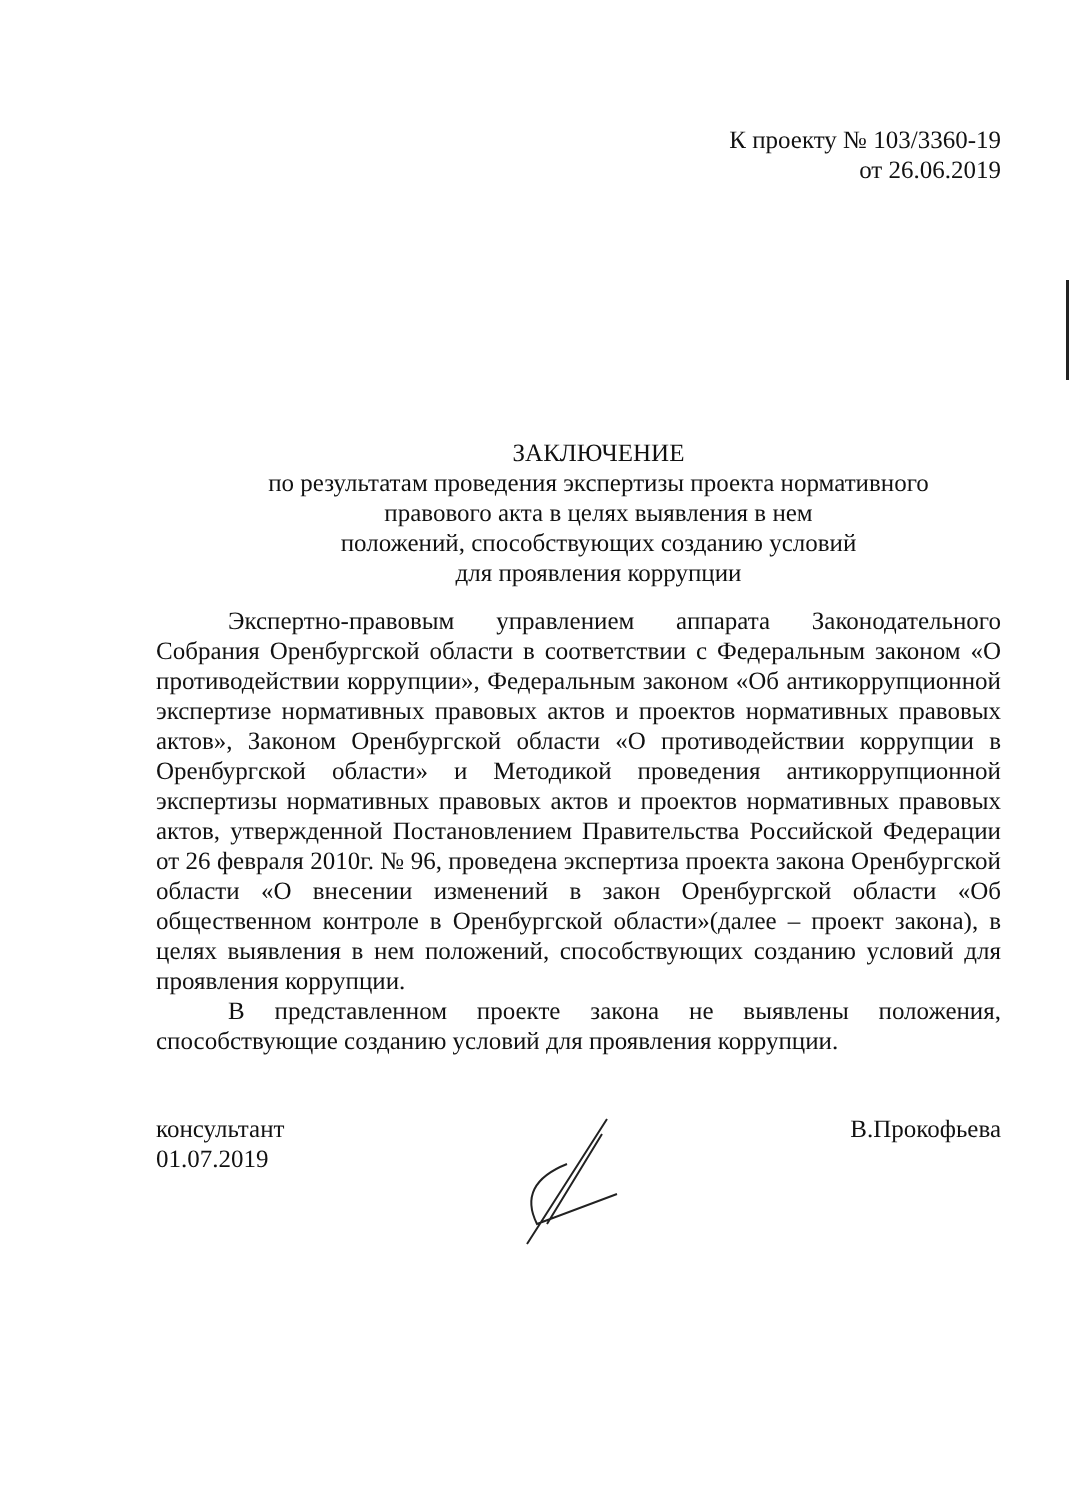К проекту № 103/3360-19
от 26.06.2019
ЗАКЛЮЧЕНИЕ
по результатам проведения экспертизы проекта нормативного
правового акта в целях выявления в нем
положений, способствующих созданию условий
для проявления коррупции
Экспертно-правовым управлением аппарата Законодательного Собрания Оренбургской области в соответствии с Федеральным законом «О противодействии коррупции», Федеральным законом «Об антикоррупционной экспертизе нормативных правовых актов и проектов нормативных правовых актов», Законом Оренбургской области «О противодействии коррупции в Оренбургской области» и Методикой проведения антикоррупционной экспертизы нормативных правовых актов и проектов нормативных правовых актов, утвержденной Постановлением Правительства Российской Федерации от 26 февраля 2010г. № 96, проведена экспертиза проекта закона Оренбургской области «О внесении изменений в закон Оренбургской области «Об общественном контроле в Оренбургской области»(далее – проект закона), в целях выявления в нем положений, способствующих созданию условий для проявления коррупции.
В представленном проекте закона не выявлены положения, способствующие созданию условий для проявления коррупции.
консультант
01.07.2019
В.Прокофьева